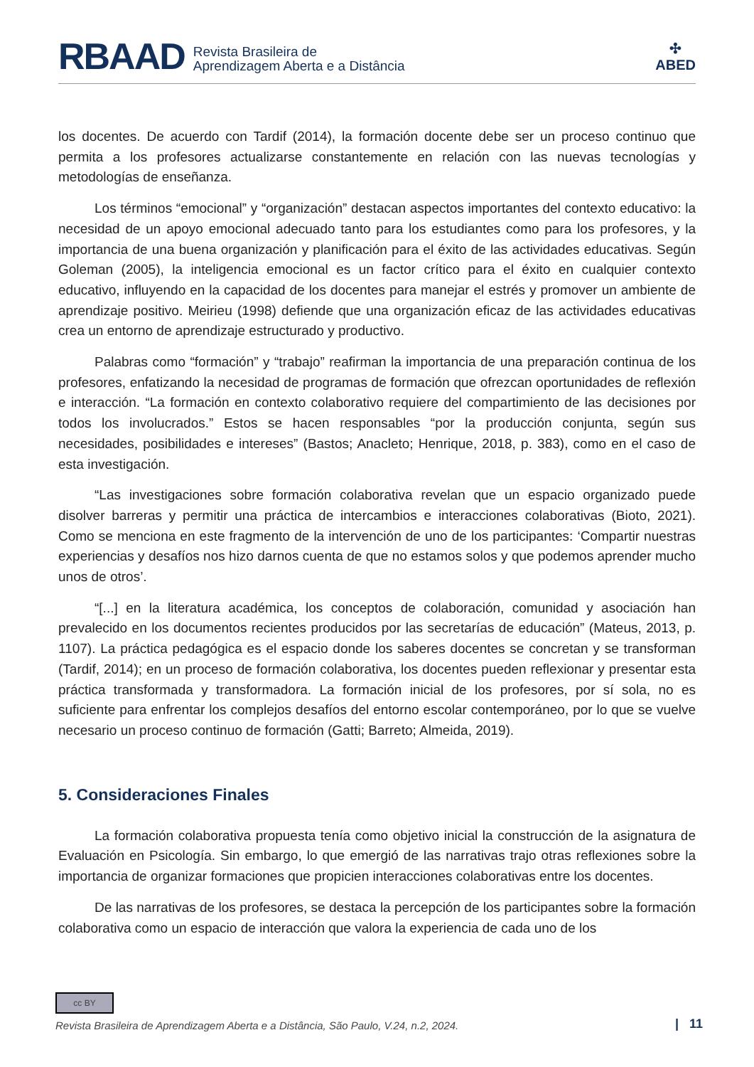RBAAD Revista Brasileira de
Aprendizagem Aberta e a Distância
✣
ABED
los docentes. De acuerdo con Tardif (2014), la formación docente debe ser un proceso continuo que permita a los profesores actualizarse constantemente en relación con las nuevas tecnologías y metodologías de enseñanza.
Los términos “emocional” y “organización” destacan aspectos importantes del contexto educativo: la necesidad de un apoyo emocional adecuado tanto para los estudiantes como para los profesores, y la importancia de una buena organización y planificación para el éxito de las actividades educativas. Según Goleman (2005), la inteligencia emocional es un factor crítico para el éxito en cualquier contexto educativo, influyendo en la capacidad de los docentes para manejar el estrés y promover un ambiente de aprendizaje positivo. Meirieu (1998) defiende que una organización eficaz de las actividades educativas crea un entorno de aprendizaje estructurado y productivo.
Palabras como “formación” y “trabajo” reafirman la importancia de una preparación continua de los profesores, enfatizando la necesidad de programas de formación que ofrezcan oportunidades de reflexión e interacción. “La formación en contexto colaborativo requiere del compartimiento de las decisiones por todos los involucrados.” Estos se hacen responsables “por la producción conjunta, según sus necesidades, posibilidades e intereses” (Bastos; Anacleto; Henrique, 2018, p. 383), como en el caso de esta investigación.
“Las investigaciones sobre formación colaborativa revelan que un espacio organizado puede disolver barreras y permitir una práctica de intercambios e interacciones colaborativas (Bioto, 2021). Como se menciona en este fragmento de la intervención de uno de los participantes: ‘Compartir nuestras experiencias y desafíos nos hizo darnos cuenta de que no estamos solos y que podemos aprender mucho unos de otros’.
“[...] en la literatura académica, los conceptos de colaboración, comunidad y asociación han prevalecido en los documentos recientes producidos por las secretarías de educación” (Mateus, 2013, p. 1107). La práctica pedagógica es el espacio donde los saberes docentes se concretan y se transforman (Tardif, 2014); en un proceso de formación colaborativa, los docentes pueden reflexionar y presentar esta práctica transformada y transformadora. La formación inicial de los profesores, por sí sola, no es suficiente para enfrentar los complejos desafíos del entorno escolar contemporáneo, por lo que se vuelve necesario un proceso continuo de formación (Gatti; Barreto; Almeida, 2019).
5. Consideraciones Finales
La formación colaborativa propuesta tenía como objetivo inicial la construcción de la asignatura de Evaluación en Psicología. Sin embargo, lo que emergió de las narrativas trajo otras reflexiones sobre la importancia de organizar formaciones que propicien interacciones colaborativas entre los docentes.
De las narrativas de los profesores, se destaca la percepción de los participantes sobre la formación colaborativa como un espacio de interacción que valora la experiencia de cada uno de los
cc BY
Revista Brasileira de Aprendizagem Aberta e a Distância, São Paulo, V.24, n.2, 2024.
| 11